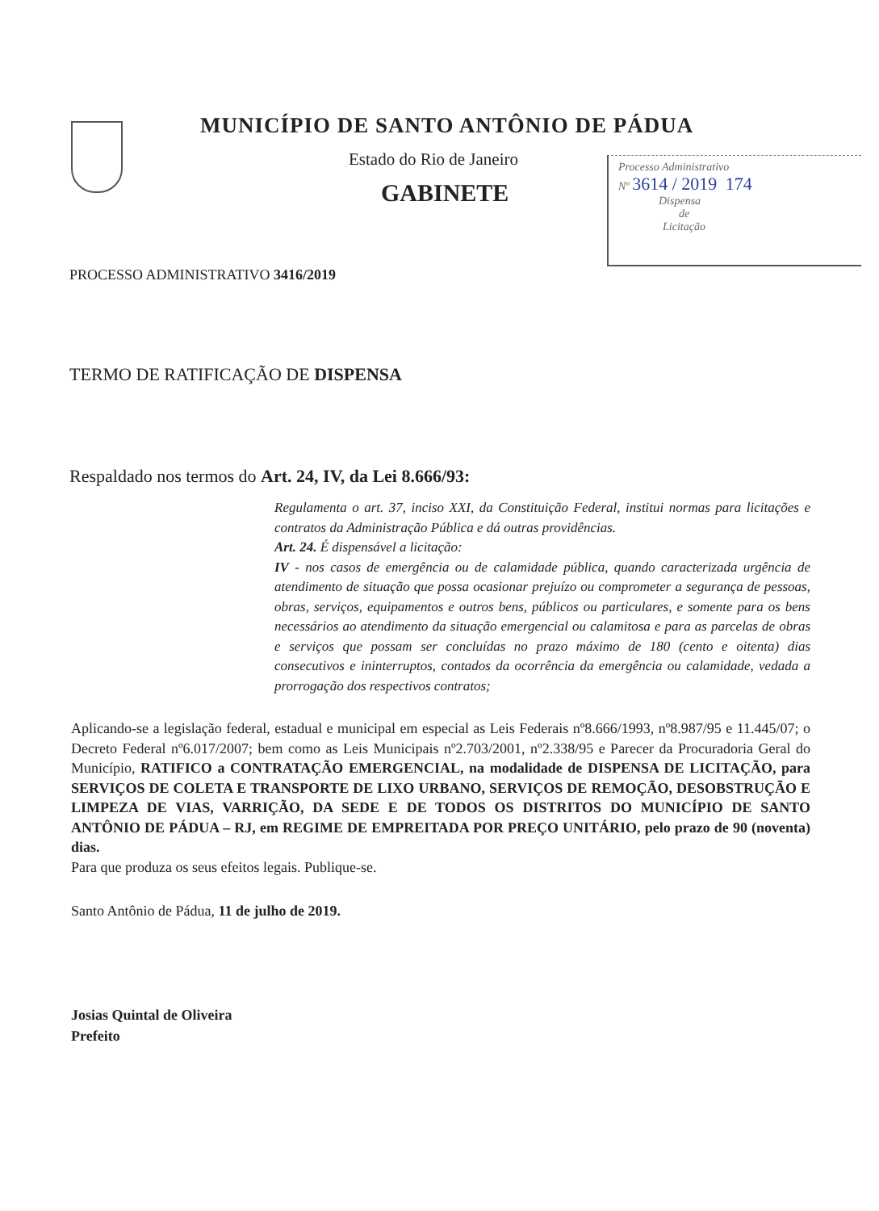MUNICÍPIO DE SANTO ANTÔNIO DE PÁDUA
Estado do Rio de Janeiro
GABINETE
Processo Administrativo
Nº 3614 / 2019 174
Dispensa
de
Licitação
PROCESSO ADMINISTRATIVO 3416/2019
TERMO DE RATIFICAÇÃO DE DISPENSA
Respaldado nos termos do Art. 24, IV, da Lei 8.666/93:
Regulamenta o art. 37, inciso XXI, da Constituição Federal, institui normas para licitações e contratos da Administração Pública e dá outras providências.
Art. 24. É dispensável a licitação:
IV - nos casos de emergência ou de calamidade pública, quando caracterizada urgência de atendimento de situação que possa ocasionar prejuízo ou comprometer a segurança de pessoas, obras, serviços, equipamentos e outros bens, públicos ou particulares, e somente para os bens necessários ao atendimento da situação emergencial ou calamitosa e para as parcelas de obras e serviços que possam ser concluídas no prazo máximo de 180 (cento e oitenta) dias consecutivos e ininterruptos, contados da ocorrência da emergência ou calamidade, vedada a prorrogação dos respectivos contratos;
Aplicando-se a legislação federal, estadual e municipal em especial as Leis Federais nº8.666/1993, nº8.987/95 e 11.445/07; o Decreto Federal nº6.017/2007; bem como as Leis Municipais nº2.703/2001, nº2.338/95 e Parecer da Procuradoria Geral do Município, RATIFICO a CONTRATAÇÃO EMERGENCIAL, na modalidade de DISPENSA DE LICITAÇÃO, para SERVIÇOS DE COLETA E TRANSPORTE DE LIXO URBANO, SERVIÇOS DE REMOÇÃO, DESOBSTRUÇÃO E LIMPEZA DE VIAS, VARRIÇÃO, DA SEDE E DE TODOS OS DISTRITOS DO MUNICÍPIO DE SANTO ANTÔNIO DE PÁDUA – RJ, em REGIME DE EMPREITADA POR PREÇO UNITÁRIO, pelo prazo de 90 (noventa) dias.
Para que produza os seus efeitos legais. Publique-se.
Santo Antônio de Pádua, 11 de julho de 2019.
Josias Quintal de Oliveira
Prefeito